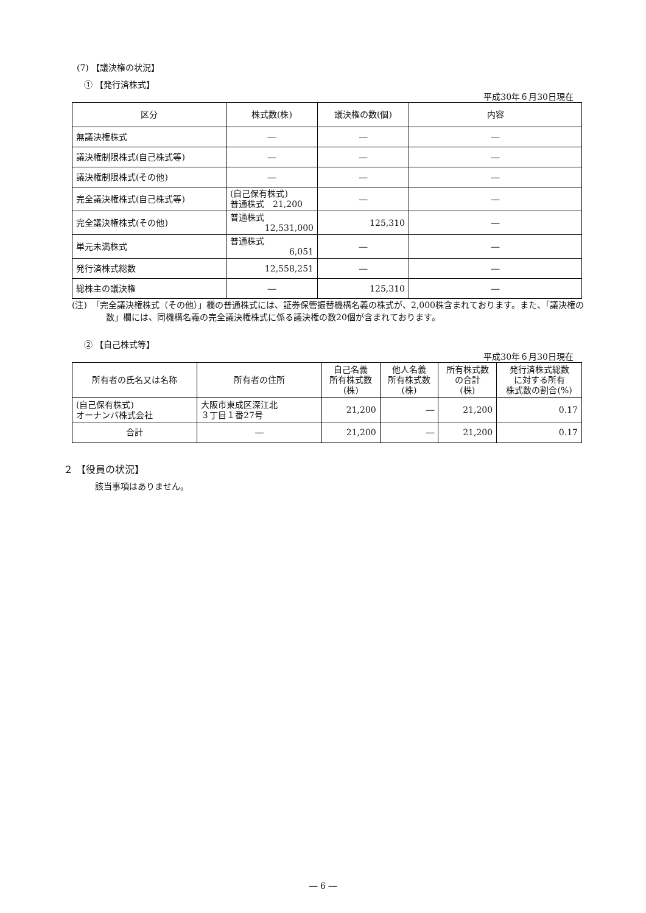(7) 【議決権の状況】
① 【発行済株式】
平成30年６月30日現在
| 区分 | 株式数(株) | 議決権の数(個) | 内容 |
| --- | --- | --- | --- |
| 無議決権株式 | ― | ― | ― |
| 議決権制限株式(自己株式等) | ― | ― | ― |
| 議決権制限株式(その他) | ― | ― | ― |
| 完全議決権株式(自己株式等) | (自己保有株式) 普通株式 21,200 | ― | ― |
| 完全議決権株式(その他) | 普通株式 12,531,000 | 125,310 | ― |
| 単元未満株式 | 普通株式 6,051 | ― | ― |
| 発行済株式総数 | 12,558,251 | ― | ― |
| 総株主の議決権 | ― | 125,310 | ― |
(注)　「完全議決権株式（その他）」欄の普通株式には、証券保管振替機構名義の株式が、2,000株含まれております。また、「議決権の数」欄には、同機構名義の完全議決権株式に係る議決権の数20個が含まれております。
② 【自己株式等】
平成30年６月30日現在
| 所有者の氏名又は名称 | 所有者の住所 | 自己名義 所有株式数 (株) | 他人名義 所有株式数 (株) | 所有株式数 の合計 (株) | 発行済株式総数 に対する所有 株式数の割合(%) |
| --- | --- | --- | --- | --- | --- |
| (自己保有株式) オーナンバ株式会社 | 大阪市東成区深江北 ３丁目１番27号 | 21,200 | ― | 21,200 | 0.17 |
| 合計 | ― | 21,200 | ― | 21,200 | 0.17 |
２ 【役員の状況】
該当事項はありません。
― 6 ―